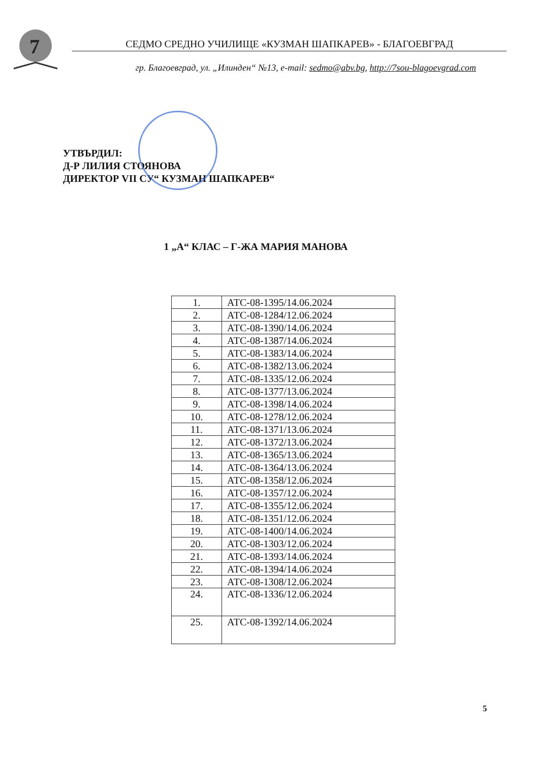7
СЕДМО СРЕДНО УЧИЛИЩЕ «КУЗМАН ШАПКАРЕВ» - БЛАГОЕВГРАД
гр. Благоевград, ул. „Илинден“ №13, e-mail: sedmo@abv.bg, http://7sou-blagoevgrad.com
УТВЪРДИЛ:
Д-Р ЛИЛИЯ СТОЯНОВА
ДИРЕКТОР VII СУ“ КУЗМАН ШАПКАРЕВ“
1 „А“ КЛАС – Г-ЖА МАРИЯ МАНОВА
| 1. | АТС-08-1395/14.06.2024 |
| 2. | АТС-08-1284/12.06.2024 |
| 3. | АТС-08-1390/14.06.2024 |
| 4. | АТС-08-1387/14.06.2024 |
| 5. | АТС-08-1383/14.06.2024 |
| 6. | АТС-08-1382/13.06.2024 |
| 7. | АТС-08-1335/12.06.2024 |
| 8. | АТС-08-1377/13.06.2024 |
| 9. | АТС-08-1398/14.06.2024 |
| 10. | АТС-08-1278/12.06.2024 |
| 11. | АТС-08-1371/13.06.2024 |
| 12. | АТС-08-1372/13.06.2024 |
| 13. | АТС-08-1365/13.06.2024 |
| 14. | АТС-08-1364/13.06.2024 |
| 15. | АТС-08-1358/12.06.2024 |
| 16. | АТС-08-1357/12.06.2024 |
| 17. | АТС-08-1355/12.06.2024 |
| 18. | АТС-08-1351/12.06.2024 |
| 19. | АТС-08-1400/14.06.2024 |
| 20. | АТС-08-1303/12.06.2024 |
| 21. | АТС-08-1393/14.06.2024 |
| 22. | АТС-08-1394/14.06.2024 |
| 23. | АТС-08-1308/12.06.2024 |
| 24. | АТС-08-1336/12.06.2024 |
| 25. | АТС-08-1392/14.06.2024 |
5